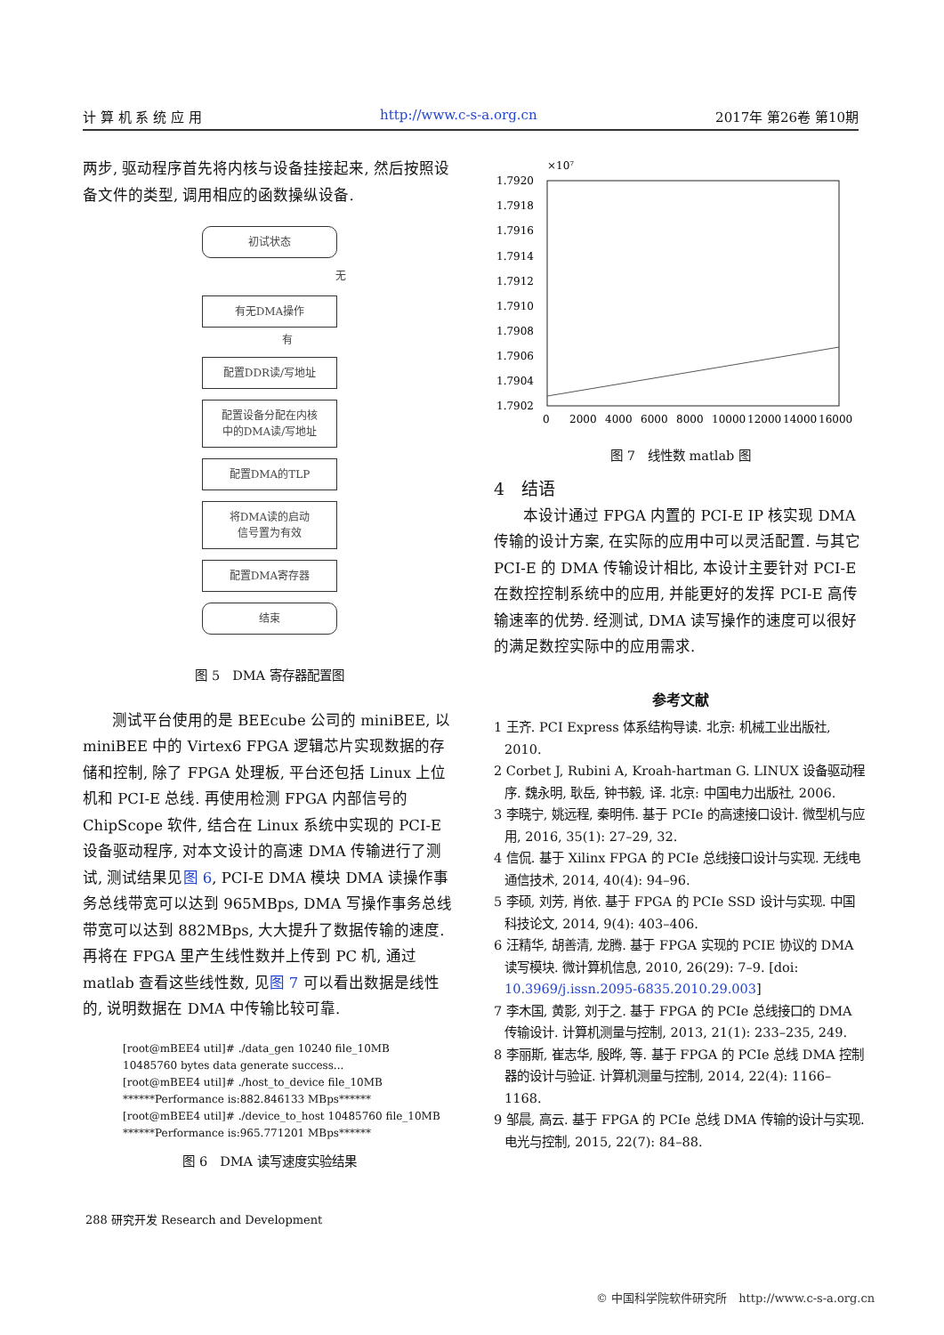计 算 机 系 统 应 用 http://www.c-s-a.org.cn 2017年 第26卷 第10期
两步, 驱动程序首先将内核与设备挂接起来, 然后按照设备文件的类型, 调用相应的函数操纵设备.
初试状态
无
有无DMA操作
有
配置DDR读/写地址
配置设备分配在内核
中的DMA读/写地址
配置DMA的TLP
将DMA读的启动
信号置为有效
配置DMA寄存器
结束
图 5　DMA 寄存器配置图
测试平台使用的是 BEEcube 公司的 miniBEE, 以 miniBEE 中的 Virtex6 FPGA 逻辑芯片实现数据的存储和控制, 除了 FPGA 处理板, 平台还包括 Linux 上位机和 PCI-E 总线. 再使用检测 FPGA 内部信号的 ChipScope 软件, 结合在 Linux 系统中实现的 PCI-E 设备驱动程序, 对本文设计的高速 DMA 传输进行了测试, 测试结果见图 6, PCI-E DMA 模块 DMA 读操作事务总线带宽可以达到 965MBps, DMA 写操作事务总线带宽可以达到 882MBps, 大大提升了数据传输的速度. 再将在 FPGA 里产生线性数并上传到 PC 机, 通过 matlab 查看这些线性数, 见图 7 可以看出数据是线性的, 说明数据在 DMA 中传输比较可靠.
[root@mBEE4 util]# ./data_gen 10240 file_10MB
10485760 bytes data generate success...
[root@mBEE4 util]# ./host_to_device file_10MB
******Performance is:882.846133 MBps******
[root@mBEE4 util]# ./device_to_host 10485760 file_10MB
******Performance is:965.771201 MBps******
图 6　DMA 读写速度实验结果
×10⁷
1.7920
1.7918
1.7916
1.7914
1.7912
1.7910
1.7908
1.7906
1.7904
1.7902
0
2000
4000
6000
8000
10000
12000
14000
16000
图 7　线性数 matlab 图
4　结语
本设计通过 FPGA 内置的 PCI-E IP 核实现 DMA 传输的设计方案, 在实际的应用中可以灵活配置. 与其它 PCI-E 的 DMA 传输设计相比, 本设计主要针对 PCI-E 在数控控制系统中的应用, 并能更好的发挥 PCI-E 高传输速率的优势. 经测试, DMA 读写操作的速度可以很好的满足数控实际中的应用需求.
参考文献
1 王齐. PCI Express 体系结构导读. 北京: 机械工业出版社, 2010.
2 Corbet J, Rubini A, Kroah-hartman G. LINUX 设备驱动程序. 魏永明, 耿岳, 钟书毅, 译. 北京: 中国电力出版社, 2006.
3 李晓宁, 姚远程, 秦明伟. 基于 PCIe 的高速接口设计. 微型机与应用, 2016, 35(1): 27–29, 32.
4 信侃. 基于 Xilinx FPGA 的 PCIe 总线接口设计与实现. 无线电通信技术, 2014, 40(4): 94–96.
5 李硕, 刘芳, 肖依. 基于 FPGA 的 PCIe SSD 设计与实现. 中国科技论文, 2014, 9(4): 403–406.
6 汪精华, 胡善清, 龙腾. 基于 FPGA 实现的 PCIE 协议的 DMA 读写模块. 微计算机信息, 2010, 26(29): 7–9. [doi: 10.3969/j.issn.2095-6835.2010.29.003]
7 李木国, 黄影, 刘于之. 基于 FPGA 的 PCIe 总线接口的 DMA 传输设计. 计算机测量与控制, 2013, 21(1): 233–235, 249.
8 李丽斯, 崔志华, 殷晔, 等. 基于 FPGA 的 PCIe 总线 DMA 控制器的设计与验证. 计算机测量与控制, 2014, 22(4): 1166–1168.
9 邹晨, 高云. 基于 FPGA 的 PCIe 总线 DMA 传输的设计与实现. 电光与控制, 2015, 22(7): 84–88.
288 研究开发 Research and Development
© 中国科学院软件研究所　http://www.c-s-a.org.cn